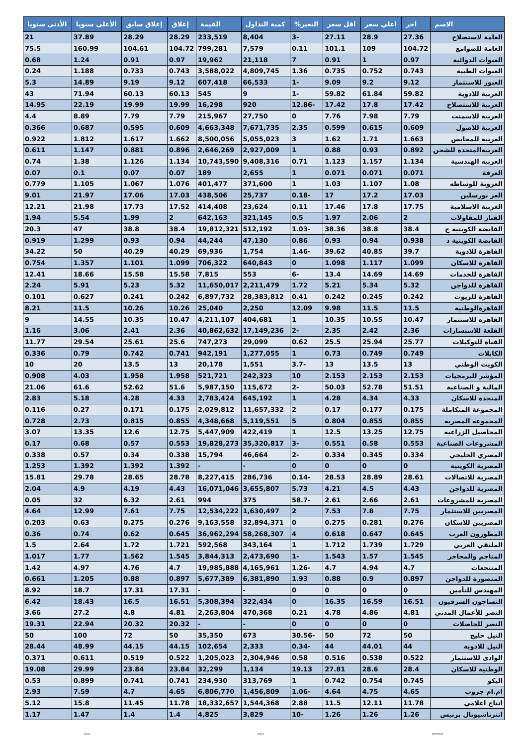| الاسم | اخر | اعلي سعر | اقل سعر | التغير% | كمية التداول | القيمة | إغلاق | إغلاق سابق | الأعلى سنويا | الأدنى سنويا |
| --- | --- | --- | --- | --- | --- | --- | --- | --- | --- | --- |
| العامة لاستصلاح | 27.36 | 28.9 | 27.11 | -3 | 8,404 | 233,519 | 28.29 | 28.29 | 37.89 | 21 |
| العامة للصوامع | 104.72 | 109 | 101.1 | 0.11 | 7,579 | 799,281 | 104.72 | 104.61 | 160.99 | 75.5 |
| العبوات الدوائية | 0.97 | 1 | 0.91 | 7 | 21,118 | 19,962 | 0.97 | 0.91 | 1.24 | 0.68 |
| العبوات الطبية | 0.743 | 0.752 | 0.735 | 1.36 | 4,809,745 | 3,588,022 | 0.743 | 0.733 | 1.188 | 0.24 |
| العبور للاستثمار | 9.12 | 9.2 | 9.09 | -1 | 66,533 | 607,418 | 9.12 | 9.19 | 14.89 | 5.3 |
| العربية للادوية | 59.82 | 61.84 | 59.82 | -1 | 9 | 545 | 60.13 | 60.13 | 71.94 | 43 |
| العربية للاستصلاح | 17.42 | 17.8 | 17.42 | -12.86 | 920 | 16,298 | 19.99 | 19.99 | 22.19 | 14.95 |
| العربية للاسمنت | 7.79 | 7.98 | 7.76 | 0 | 27,750 | 215,967 | 7.79 | 7.79 | 8.89 | 4.4 |
| العربية للاصول | 0.609 | 0.615 | 0.599 | 2.35 | 7,671,735 | 4,663,348 | 0.609 | 0.595 | 0.687 | 0.366 |
| العربية للمحابس | 1.663 | 1.71 | 1.62 | 3 | 5,055,023 | 8,500,056 | 1.662 | 1.617 | 1.812 | 0.922 |
| العربيةالمتحدة للشحن | 0.892 | 0.93 | 0.88 | 1 | 2,927,009 | 2,646,269 | 0.896 | 0.881 | 1.147 | 0.611 |
| العربيه الهندسية | 1.134 | 1.157 | 1.123 | 0.71 | 9,408,316 | 10,743,590 | 1.134 | 1.126 | 1.38 | 0.74 |
| العرفة | 0.071 | 0.071 | 0.071 | 1 | 2,655 | 189 | 0.07 | 0.07 | 0.1 | 0.07 |
| العروبة للوساطه | 1.08 | 1.107 | 1.03 | 1 | 371,600 | 401,477 | 1.076 | 1.067 | 1.105 | 0.779 |
| العز بورسلين | 17.03 | 17.2 | 17 | -0.18 | 25,737 | 438,506 | 17.03 | 17.06 | 21.97 | 9.01 |
| الغربية الاسلامية | 17.75 | 17.8 | 17.46 | 0.11 | 23,624 | 414,408 | 17.52 | 17.73 | 21.98 | 12.21 |
| الفنار للمقاولات | 2 | 2.06 | 1.97 | 0.5 | 321,145 | 642,163 | 2 | 1.99 | 5.54 | 1.94 |
| القابضة الكويتية ج | 38.4 | 38.8 | 38.36 | -1.03 | 512,192 | 19,812,321 | 38.4 | 38.8 | 47 | 20.3 |
| القابضة الكويتية د | 0.938 | 0.94 | 0.93 | 0.86 | 47,130 | 44,244 | 0.94 | 0.93 | 1.299 | 0.919 |
| القاهرة للادوية | 39.7 | 40.85 | 39.62 | -1.46 | 1,754 | 69,936 | 40.29 | 40.29 | 50 | 34.22 |
| القاهرة للاسكان | 1.099 | 1.117 | 1.098 | 0 | 640,843 | 706,322 | 1.099 | 1.101 | 1.357 | 0.754 |
| القاهرة للخدمات | 14.69 | 14.69 | 13.4 | -6 | 553 | 7,815 | 15.58 | 15.58 | 18.66 | 12.41 |
| القاهرة للدواجن | 5.32 | 5.34 | 5.21 | 1.72 | 2,211,479 | 11,650,017 | 5.32 | 5.23 | 5.91 | 2.24 |
| القاهرة للزيوت | 0.242 | 0.245 | 0.242 | 0.41 | 28,383,812 | 6,897,732 | 0.242 | 0.241 | 0.627 | 0.101 |
| القاهرةالوطنية | 11.5 | 11.5 | 9.98 | 12.09 | 2,250 | 25,040 | 10.26 | 10.26 | 11.5 | 8.21 |
| القاهره للاستثمار | 10.47 | 10.55 | 10.35 | 1 | 404,681 | 4,211,107 | 10.47 | 10.35 | 14.55 | 9 |
| القلعة للاستشارات | 2.36 | 2.42 | 2.35 | -2 | 17,149,236 | 40,862,632 | 2.36 | 2.41 | 3.06 | 1.16 |
| القناة للتوكيلات | 25.77 | 25.94 | 25.5 | 0.62 | 29,099 | 747,273 | 25.6 | 25.61 | 29.54 | 11.77 |
| الكابلات | 0.749 | 0.749 | 0.73 | 1 | 1,277,055 | 942,191 | 0.741 | 0.742 | 0.79 | 0.336 |
| الكويت الوطني | 13 | 13.5 | 13 | -3.7 | 1,551 | 20,178 | 13 | 13.5 | 20 | 10 |
| المؤشر للبرمجيات | 2.153 | 2.153 | 2.153 | 10 | 242,323 | 521,721 | 1.958 | 1.958 | 4.03 | 0.908 |
| المالية و الصناعية | 51.51 | 52.78 | 50.03 | -2 | 115,672 | 5,987,150 | 51.6 | 52.62 | 61.6 | 21.06 |
| المتحدة للاسكان | 4.33 | 4.34 | 4.28 | 1 | 645,192 | 2,783,424 | 4.33 | 4.28 | 5.18 | 2.83 |
| المجموعة المتكاملة | 0.175 | 0.177 | 0.17 | 2 | 11,657,332 | 2,029,812 | 0.175 | 0.171 | 0.27 | 0.116 |
| المجموعه المصريه | 0.855 | 0.855 | 0.804 | 5 | 5,119,551 | 4,348,668 | 0.855 | 0.815 | 2.73 | 0.728 |
| المحاصيل الزراعيه | 12.75 | 13.25 | 12.5 | 1 | 422,419 | 5,447,909 | 12.75 | 12.6 | 13.35 | 3.07 |
| المشروعات الصناعية | 0.553 | 0.58 | 0.551 | -3 | 35,320,817 | 19,828,273 | 0.553 | 0.57 | 0.68 | 0.17 |
| المصري الخليجي | 0.334 | 0.345 | 0.334 | -2 | 46,664 | 15,794 | 0.338 | 0.34 | 0.57 | 0.338 |
| المصرية الكويتية | 0 | 0 | 0 | 0 | - | - | 1.392 | 1.392 | 1.392 | 1.253 |
| المصرية للاتصالات | 28.61 | 28.89 | 28.53 | -0.14 | 286,736 | 8,227,415 | 28.78 | 28.65 | 29.78 | 15.81 |
| المصرية للدواجن | 4.43 | 4.5 | 4.21 | 5.73 | 3,655,807 | 16,071,046 | 4.43 | 4.19 | 4.9 | 2.04 |
| المصرية للمشروعات | 2.61 | 2.66 | 2.61 | -58.7 | 375 | 994 | 2.61 | 6.32 | 32 | 0.05 |
| المصريين للاستثمار | 7.75 | 7.8 | 7.53 | 2 | 1,630,497 | 12,534,222 | 7.75 | 7.61 | 12.99 | 4.64 |
| المصريين للاسكان | 0.276 | 0.281 | 0.275 | 0 | 32,894,371 | 9,163,558 | 0.276 | 0.275 | 0.63 | 0.203 |
| المطورون العرب | 0.645 | 0.647 | 0.618 | 4 | 58,268,307 | 36,962,294 | 0.645 | 0.62 | 0.74 | 0.36 |
| الملتقي العربي | 1.729 | 1.739 | 1.712 | 1 | 343,164 | 592,568 | 1.721 | 1.72 | 2.64 | 1.5 |
| المناجم والمحاجر | 1.545 | 1.57 | 1.543 | -1 | 2,473,690 | 3,844,313 | 1.545 | 1.562 | 1.77 | 1.017 |
| المنتجعات | 4.7 | 4.94 | 4.7 | -1.26 | 4,165,961 | 19,985,888 | 4.7 | 4.76 | 4.97 | 1.42 |
| المنصورة للدواجن | 0.897 | 0.9 | 0.88 | 1.93 | 6,381,890 | 5,677,389 | 0.897 | 0.88 | 1.205 | 0.661 |
| المهندس للتأمين | 0 | 0 | 0 | 0 | - | - | 17.31 | 17.31 | 18.7 | 8.92 |
| النساجون الشرقيون | 16.51 | 16.59 | 16.35 | 0 | 322,434 | 5,308,394 | 16.51 | 16.5 | 18.43 | 6.42 |
| النصر للأعمال المدني | 4.81 | 4.86 | 4.78 | 0.21 | 470,368 | 2,263,804 | 4.81 | 4.8 | 27.2 | 3.66 |
| النصر للحاصلات | 0 | 0 | 0 | 0 | - | - | 20.32 | 20.32 | 22.94 | 19.31 |
| النيل حليج | 50 | 72 | 50 | -30.56 | 673 | 35,350 | 50 | 72 | 100 | 50 |
| النيل للادوية | 44 | 44.01 | 44 | -0.34 | 2,333 | 102,654 | 44.15 | 44.15 | 48.99 | 28.44 |
| الوادى للاستثمار | 0.522 | 0.538 | 0.516 | 0.58 | 2,304,946 | 1,205,023 | 0.522 | 0.519 | 0.611 | 0.371 |
| الوطنية للاسكان | 28.4 | 28.6 | 27.81 | 19.13 | 1,134 | 32,299 | 23.84 | 23.84 | 29.99 | 19.08 |
| اليكو | 0.745 | 0.754 | 0.742 | 1 | 313,769 | 234,930 | 0.741 | 0.741 | 0.899 | 0.53 |
| ام.ام جروب | 4.65 | 4.75 | 4.64 | -1.06 | 1,456,809 | 6,806,770 | 4.65 | 4.7 | 7.59 | 2.93 |
| انتاج اعلامي | 11.78 | 12.11 | 11.5 | 2.88 | 1,544,368 | 18,332,657 | 11.78 | 11.45 | 15.8 | 5.12 |
| انترناشيونال بزنيس | 1.26 | 1.26 | 1.26 | -10 | 3,829 | 4,825 | 1.4 | 1.4 | 1.47 | 1.17 |
ashraf Page 2 18/09/2023